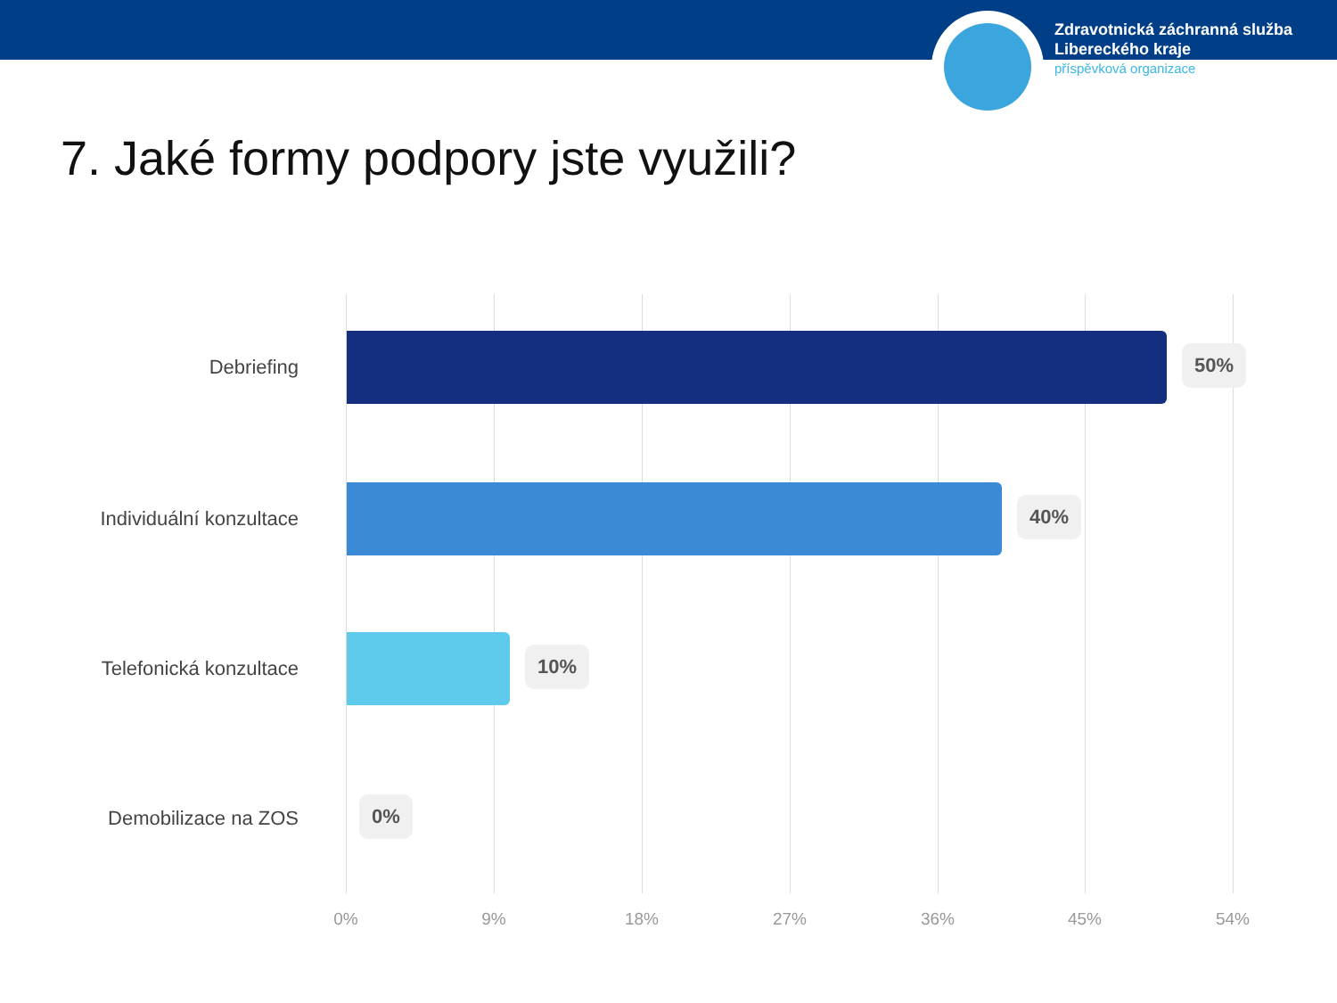Zdravotnická záchranná služba
Libereckého kraje
příspěvková organizace
7. Jaké formy podpory jste využili?
Debriefing
50%
Individuální konzultace
40%
Telefonická konzultace
10%
Demobilizace na ZOS
0%
0% 9% 18% 27% 36% 45% 54%